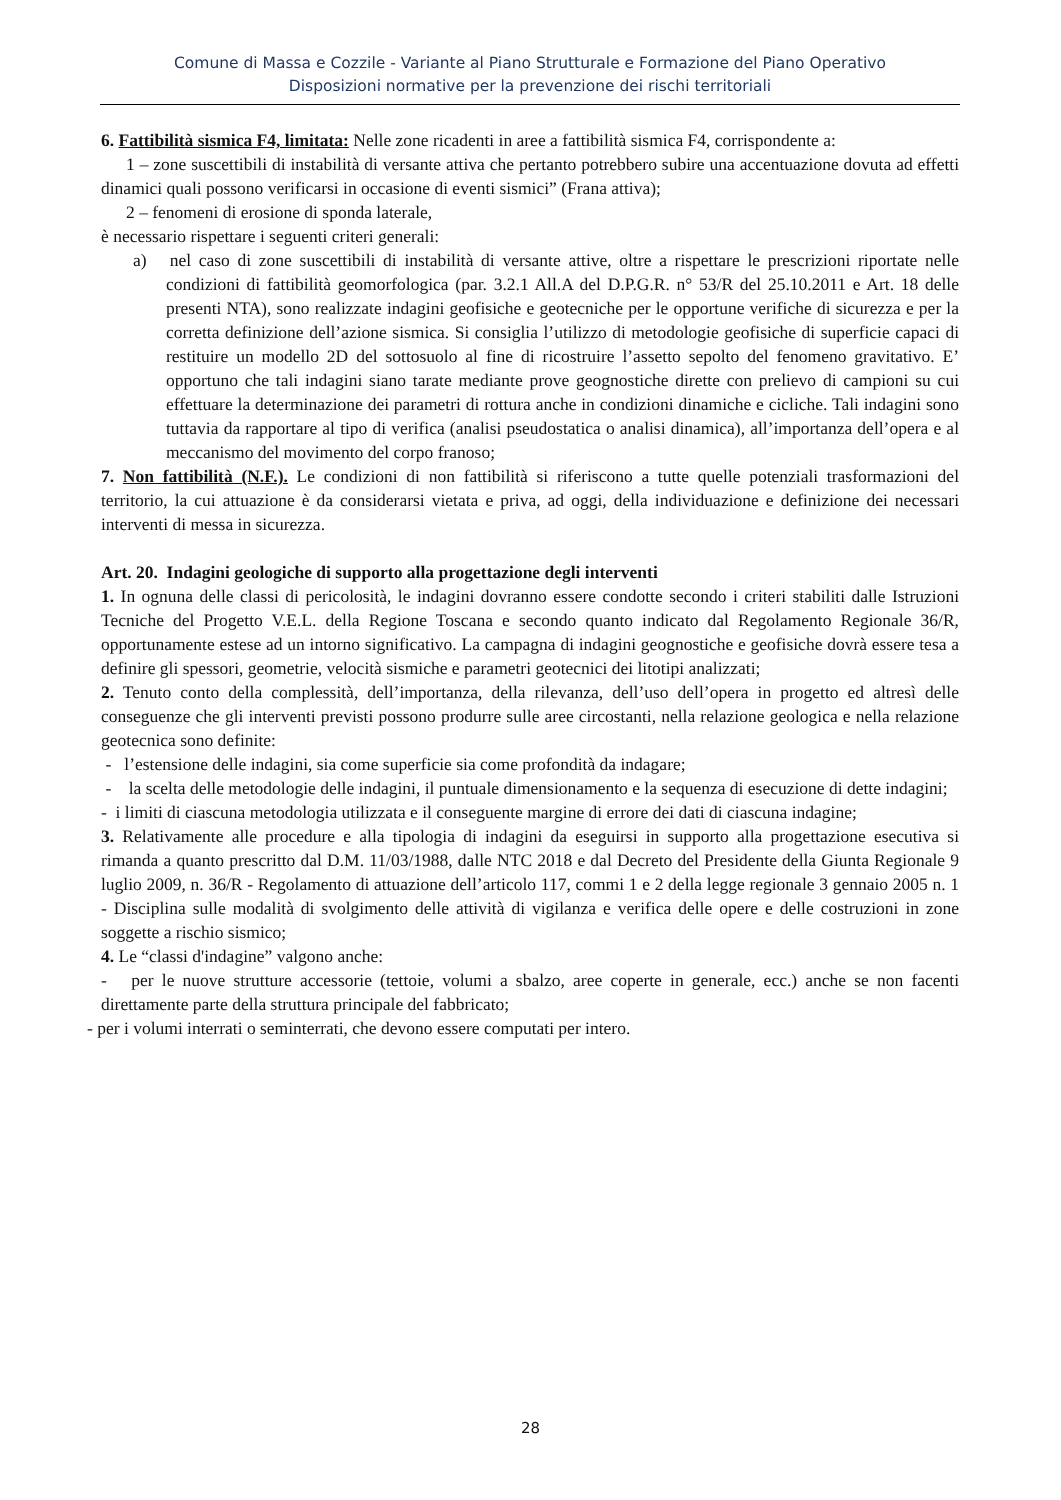Comune di Massa e Cozzile - Variante al Piano Strutturale e Formazione del Piano Operativo
Disposizioni normative per la prevenzione dei rischi territoriali
6. Fattibilità sismica F4, limitata: Nelle zone ricadenti in aree a fattibilità sismica F4, corrispondente a:
1 – zone suscettibili di instabilità di versante attiva che pertanto potrebbero subire una accentuazione dovuta ad effetti dinamici quali possono verificarsi in occasione di eventi sismici” (Frana attiva);
2 – fenomeni di erosione di sponda laterale,
è necessario rispettare i seguenti criteri generali:
a) nel caso di zone suscettibili di instabilità di versante attive, oltre a rispettare le prescrizioni riportate nelle condizioni di fattibilità geomorfologica (par. 3.2.1 All.A del D.P.G.R. n° 53/R del 25.10.2011 e Art. 18 delle presenti NTA), sono realizzate indagini geofisiche e geotecniche per le opportune verifiche di sicurezza e per la corretta definizione dell’azione sismica. Si consiglia l’utilizzo di metodologie geofisiche di superficie capaci di restituire un modello 2D del sottosuolo al fine di ricostruire l’assetto sepolto del fenomeno gravitativo. E’ opportuno che tali indagini siano tarate mediante prove geognostiche dirette con prelievo di campioni su cui effettuare la determinazione dei parametri di rottura anche in condizioni dinamiche e cicliche. Tali indagini sono tuttavia da rapportare al tipo di verifica (analisi pseudostatica o analisi dinamica), all’importanza dell’opera e al meccanismo del movimento del corpo franoso;
7. Non fattibilità (N.F.). Le condizioni di non fattibilità si riferiscono a tutte quelle potenziali trasformazioni del territorio, la cui attuazione è da considerarsi vietata e priva, ad oggi, della individuazione e definizione dei necessari interventi di messa in sicurezza.
Art. 20. Indagini geologiche di supporto alla progettazione degli interventi
1. In ognuna delle classi di pericolosità, le indagini dovranno essere condotte secondo i criteri stabiliti dalle Istruzioni Tecniche del Progetto V.E.L. della Regione Toscana e secondo quanto indicato dal Regolamento Regionale 36/R, opportunamente estese ad un intorno significativo. La campagna di indagini geognostiche e geofisiche dovrà essere tesa a definire gli spessori, geometrie, velocità sismiche e parametri geotecnici dei litotipi analizzati;
2. Tenuto conto della complessità, dell’importanza, della rilevanza, dell’uso dell’opera in progetto ed altresì delle conseguenze che gli interventi previsti possono produrre sulle aree circostanti, nella relazione geologica e nella relazione geotecnica sono definite:
- l’estensione delle indagini, sia come superficie sia come profondità da indagare;
- la scelta delle metodologie delle indagini, il puntuale dimensionamento e la sequenza di esecuzione di dette indagini;
- i limiti di ciascuna metodologia utilizzata e il conseguente margine di errore dei dati di ciascuna indagine;
3. Relativamente alle procedure e alla tipologia di indagini da eseguirsi in supporto alla progettazione esecutiva si rimanda a quanto prescritto dal D.M. 11/03/1988, dalle NTC 2018 e dal Decreto del Presidente della Giunta Regionale 9 luglio 2009, n. 36/R - Regolamento di attuazione dell’articolo 117, commi 1 e 2 della legge regionale 3 gennaio 2005 n. 1 - Disciplina sulle modalità di svolgimento delle attività di vigilanza e verifica delle opere e delle costruzioni in zone soggette a rischio sismico;
4. Le “classi d'indagine” valgono anche:
- per le nuove strutture accessorie (tettoie, volumi a sbalzo, aree coperte in generale, ecc.) anche se non facenti direttamente parte della struttura principale del fabbricato;
- per i volumi interrati o seminterrati, che devono essere computati per intero.
28